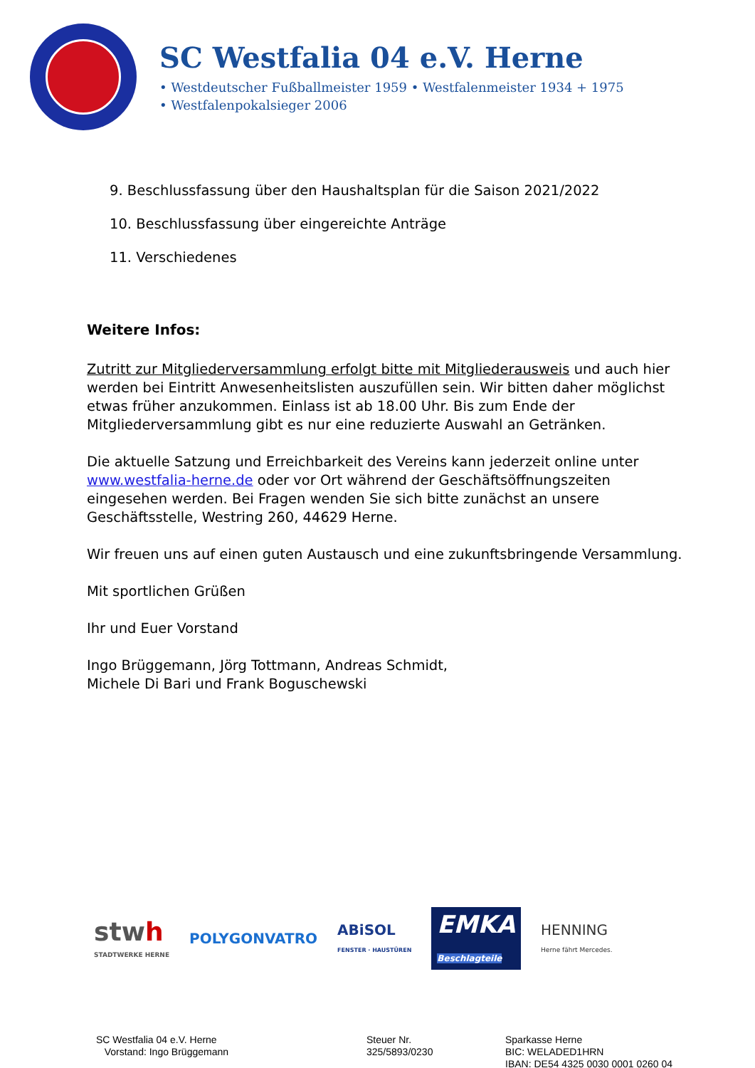SC Westfalia 04 e.V. Herne
• Westdeutscher Fußballmeister 1959 • Westfalenmeister 1934 + 1975
• Westfalenpokalsieger 2006
9. Beschlussfassung über den Haushaltsplan für die Saison 2021/2022
10. Beschlussfassung über eingereichte Anträge
11. Verschiedenes
Weitere Infos:
Zutritt zur Mitgliederversammlung erfolgt bitte mit Mitgliederausweis und auch hier werden bei Eintritt Anwesenheitslisten auszufüllen sein. Wir bitten daher möglichst etwas früher anzukommen. Einlass ist ab 18.00 Uhr. Bis zum Ende der Mitgliederversammlung gibt es nur eine reduzierte Auswahl an Getränken.
Die aktuelle Satzung und Erreichbarkeit des Vereins kann jederzeit online unter www.westfalia-herne.de oder vor Ort während der Geschäftsöffnungszeiten eingesehen werden. Bei Fragen wenden Sie sich bitte zunächst an unsere Geschäftsstelle, Westring 260, 44629 Herne.
Wir freuen uns auf einen guten Austausch und eine zukunftsbringende Versammlung.
Mit sportlichen Grüßen
Ihr und Euer Vorstand
Ingo Brüggemann, Jörg Tottmann, Andreas Schmidt,
Michele Di Bari und Frank Boguschewski
stwh
STADTWERKE HERNE
POLYGONVATRO
ABiSOL
FENSTER · HAUSTÜREN
EMKA
Beschlagteile
HENNING
Herne fährt Mercedes.
SC Westfalia 04 e.V. Herne
Vorstand: Ingo Brüggemann
Steuer Nr.
325/5893/0230
Sparkasse Herne
BIC: WELADED1HRN
IBAN: DE54 4325 0030 0001 0260 04